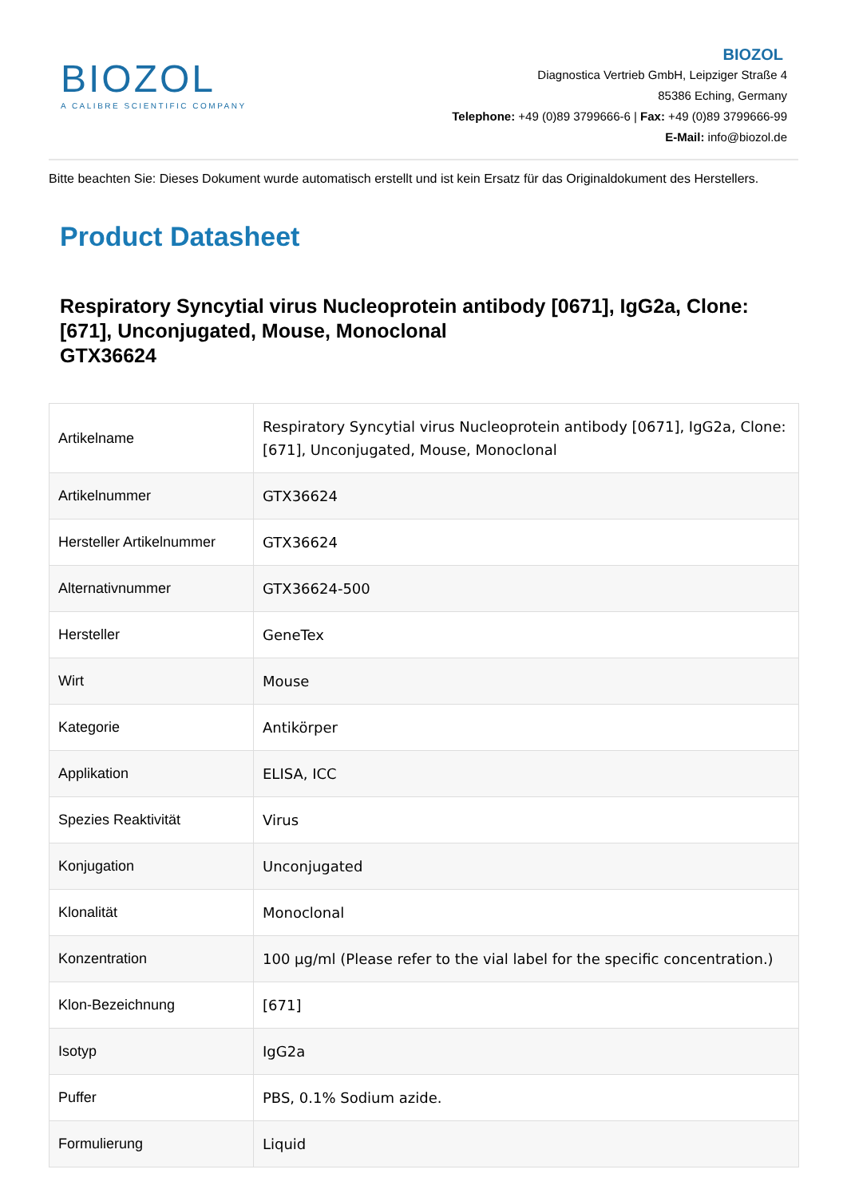BIOZOL
A CALIBRE SCIENTIFIC COMPANY
BIOZOL
Diagnostica Vertrieb GmbH, Leipziger Straße 4
85386 Eching, Germany
Telephone: +49 (0)89 3799666-6 | Fax: +49 (0)89 3799666-99
E-Mail: info@biozol.de
Bitte beachten Sie: Dieses Dokument wurde automatisch erstellt und ist kein Ersatz für das Originaldokument des Herstellers.
Product Datasheet
Respiratory Syncytial virus Nucleoprotein antibody [0671], IgG2a, Clone: [671], Unconjugated, Mouse, Monoclonal
GTX36624
| Artikelname | Respiratory Syncytial virus Nucleoprotein antibody [0671], IgG2a, Clone: [671], Unconjugated, Mouse, Monoclonal |
| Artikelnummer | GTX36624 |
| Hersteller Artikelnummer | GTX36624 |
| Alternativnummer | GTX36624-500 |
| Hersteller | GeneTex |
| Wirt | Mouse |
| Kategorie | Antikörper |
| Applikation | ELISA, ICC |
| Spezies Reaktivität | Virus |
| Konjugation | Unconjugated |
| Klonalität | Monoclonal |
| Konzentration | 100 µg/ml (Please refer to the vial label for the specific concentration.) |
| Klon-Bezeichnung | [671] |
| Isotyp | IgG2a |
| Puffer | PBS, 0.1% Sodium azide. |
| Formulierung | Liquid |